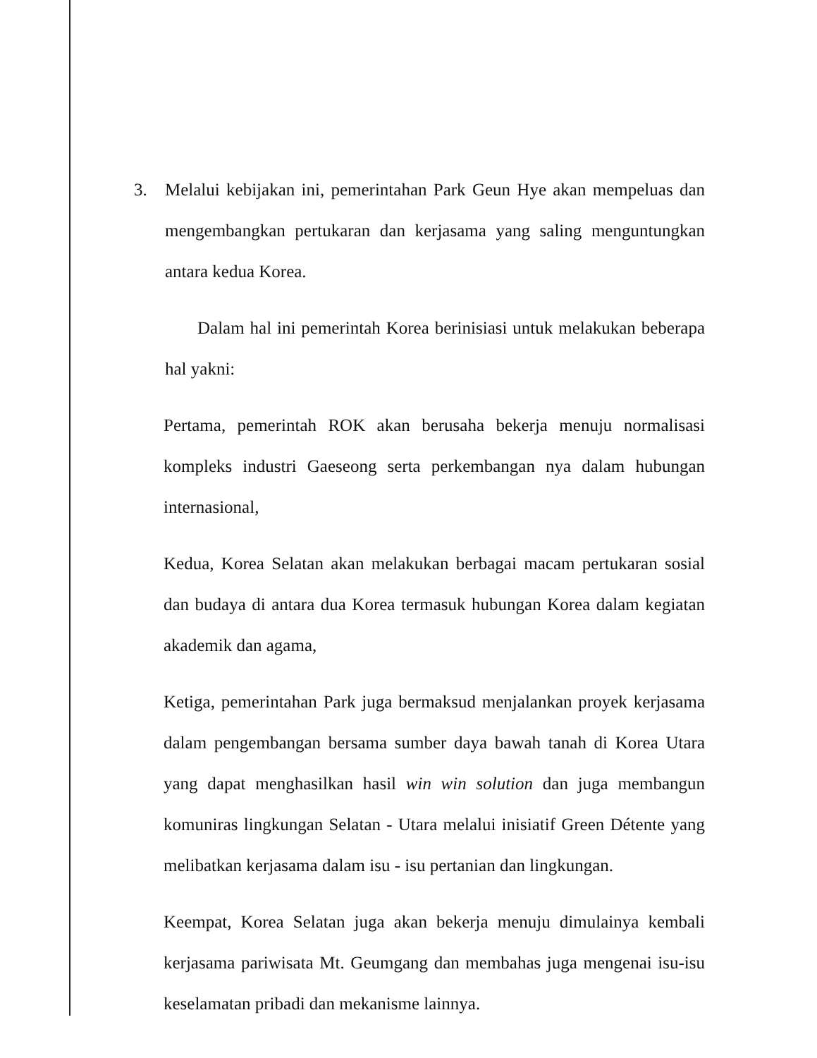3. Melalui kebijakan ini, pemerintahan Park Geun Hye akan mempeluas dan mengembangkan pertukaran dan kerjasama yang saling menguntungkan antara kedua Korea.
Dalam hal ini pemerintah Korea berinisiasi untuk melakukan beberapa hal yakni:
Pertama, pemerintah ROK akan berusaha bekerja menuju normalisasi kompleks industri Gaeseong serta perkembangan nya dalam hubungan internasional,
Kedua, Korea Selatan akan melakukan berbagai macam pertukaran sosial dan budaya di antara dua Korea termasuk hubungan Korea dalam kegiatan akademik dan agama,
Ketiga, pemerintahan Park juga bermaksud menjalankan proyek kerjasama dalam pengembangan bersama sumber daya bawah tanah di Korea Utara yang dapat menghasilkan hasil win win solution dan juga membangun komuniras lingkungan Selatan - Utara melalui inisiatif Green Détente yang melibatkan kerjasama dalam isu - isu pertanian dan lingkungan.
Keempat, Korea Selatan juga akan bekerja menuju dimulainya kembali kerjasama pariwisata Mt. Geumgang dan membahas juga mengenai isu-isu keselamatan pribadi dan mekanisme lainnya.